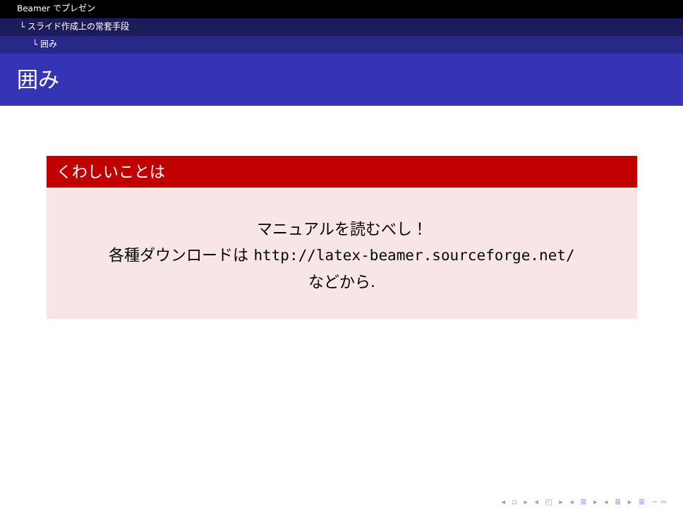Beamer でプレゼン
└ スライド作成上の常套手段
└ 囲み
囲み
くわしいことは
マニュアルを読むべし！
各種ダウンロードは http://latex-beamer.sourceforge.net/
などから.
◂ ▫ ▸ ◂ ◰ ▸ ◂ ≣ ▸ ◂ ≣ ▸ ≣ ∽∾